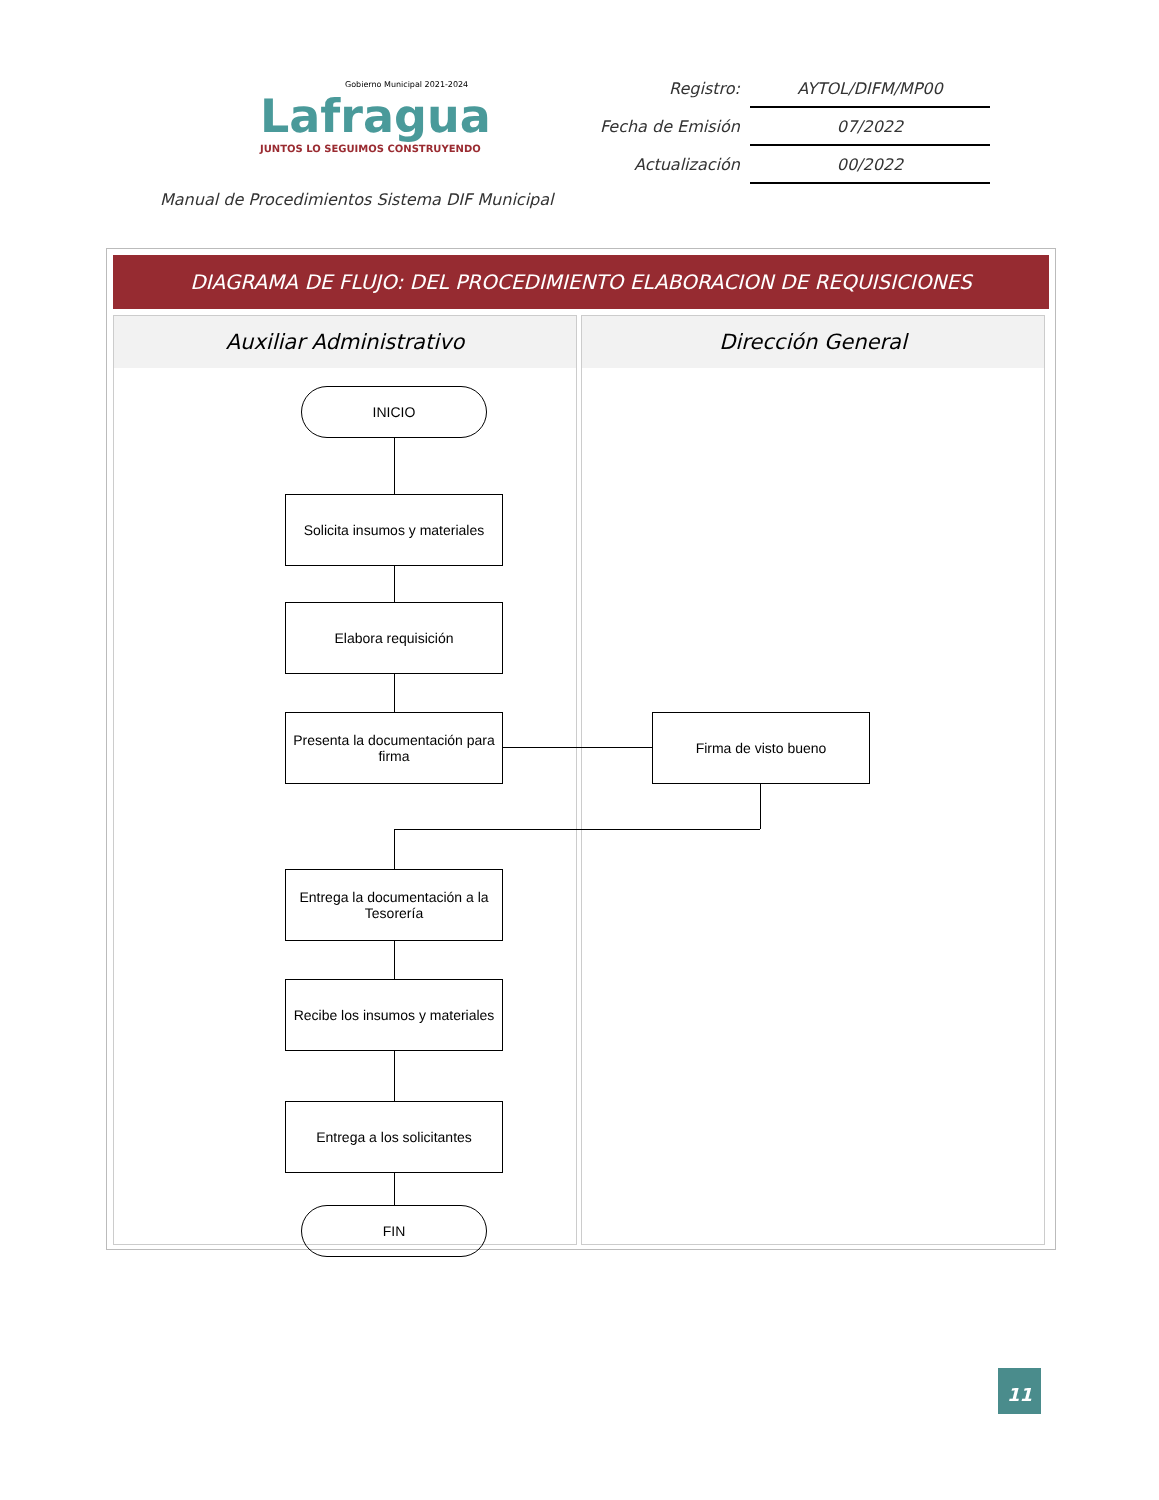Gobierno Municipal 2021-2024
Lafragua
JUNTOS LO SEGUIMOS CONSTRUYENDO
| Registro: | AYTOL/DIFM/MP00 |
| Fecha de Emisión | 07/2022 |
| Actualización | 00/2022 |
Manual de Procedimientos Sistema DIF Municipal
DIAGRAMA DE FLUJO: DEL PROCEDIMIENTO ELABORACION DE REQUISICIONES
Auxiliar Administrativo
INICIO
Solicita insumos y materiales
Elabora requisición
Presenta la documentación para firma
Entrega la documentación a la Tesorería
Recibe los insumos y materiales
Entrega a los solicitantes
FIN
Dirección General
Firma de visto bueno
11